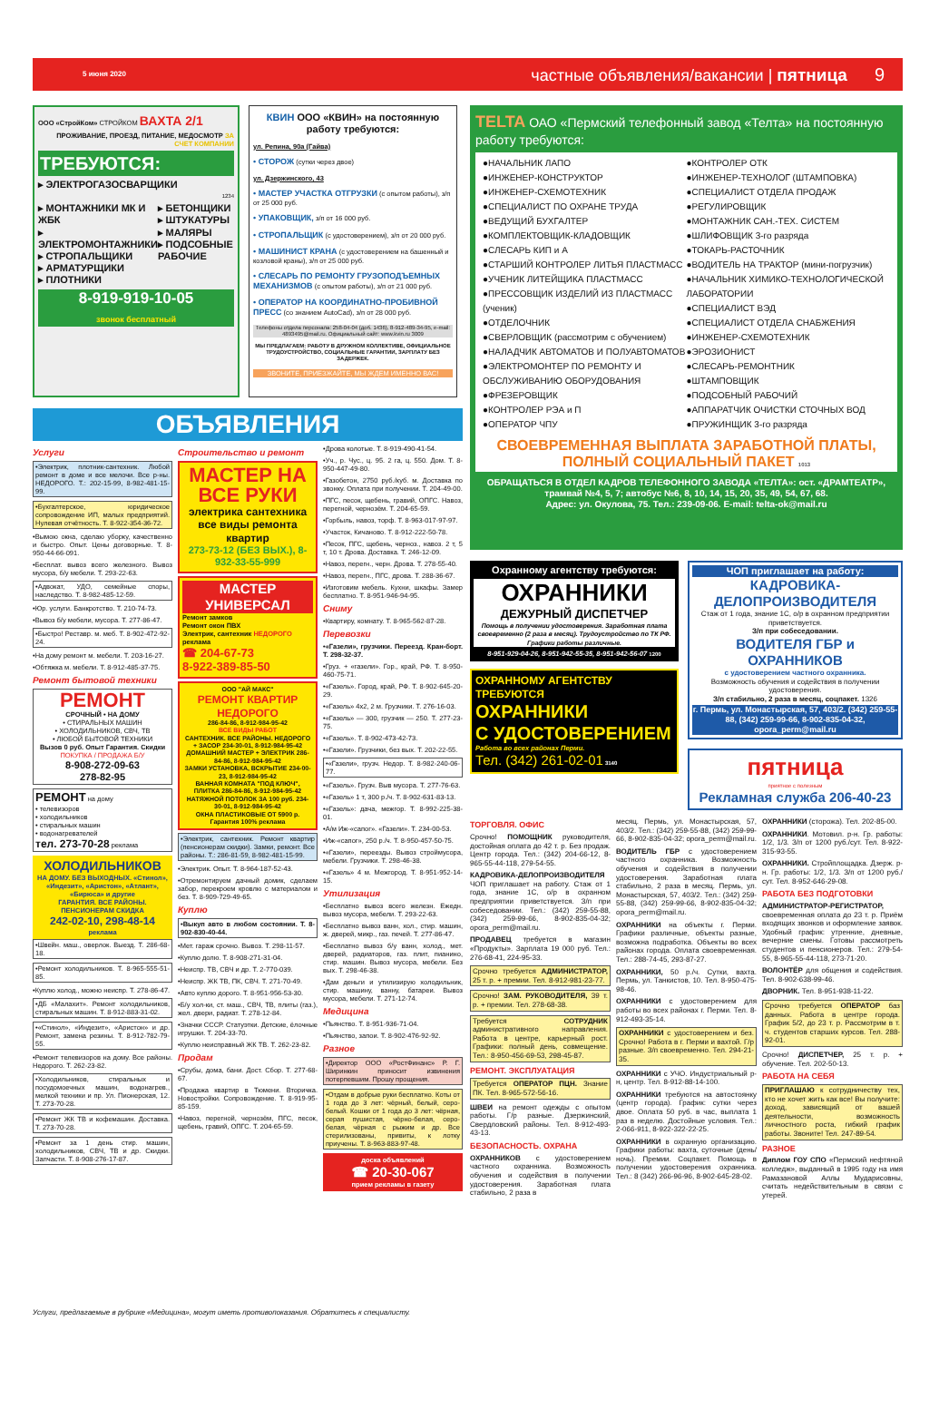5 июня 2020 частные объявления/вакансии | пятница 9
ООО «СтройКом» СТРОЙКОМ ВАХТА 2/1
ПРОЖИВАНИЕ, ПРОЕЗД, ПИТАНИЕ, МЕДОСМОТР ЗА СЧЕТ КОМПАНИИ
ТРЕБУЮТСЯ:
▸ ЭЛЕКТРОГАЗОСВАРЩИКИ
1234
▸ МОНТАЖНИКИ МК И ЖБК
▸ ЭЛЕКТРОМОНТАЖНИКИ
▸ СТРОПАЛЬЩИКИ
▸ АРМАТУРЩИКИ
▸ ПЛОТНИКИ
▸ БЕТОНЩИКИ
▸ ШТУКАТУРЫ
▸ МАЛЯРЫ
▸ ПОДСОБНЫЕ РАБОЧИЕ
8-919-919-10-05
звонок бесплатный
КВИН ООО «КВИН» на постоянную работу требуются:
ул. Репина, 90а (Гайва)
• СТОРОЖ (сутки через двое)
ул. Дзержинского, 43
• МАСТЕР УЧАСТКА ОТГРУЗКИ (с опытом работы), з/п от 25 000 руб.
• УПАКОВЩИК, з/п от 16 000 руб.
• СТРОПАЛЬЩИК (с удостоверением), з/п от 20 000 руб.
• МАШИНИСТ КРАНА (с удостоверением на башенный и козловой краны), з/п от 25 000 руб.
• СЛЕСАРЬ ПО РЕМОНТУ ГРУЗОПОДЪЕМНЫХ МЕХАНИЗМОВ (с опытом работы), з/п от 21 000 руб.
• ОПЕРАТОР НА КООРДИНАТНО-ПРОБИВНОЙ ПРЕСС (со знанием AutoCad), з/п от 28 000 руб.
Телефоны отдела персонала: 258-04-04 (доб. 1436), 8-912-489-34-95, e-mail: 4893495@mail.ru. Официальный сайт: www.kvin.ru 3009
МЫ ПРЕДЛАГАЕМ: РАБОТУ В ДРУЖНОМ КОЛЛЕКТИВЕ, ОФИЦИАЛЬНОЕ ТРУДОУСТРОЙСТВО, СОЦИАЛЬНЫЕ ГАРАНТИИ, ЗАРПЛАТУ БЕЗ ЗАДЕРЖЕК.
ЗВОНИТЕ, ПРИЕЗЖАЙТЕ, МЫ ЖДЕМ ИМЕННО ВАС!
ОБЪЯВЛЕНИЯ
Услуги
•Электрик, плотник-сантехник. Любой ремонт в доме и все мелочи. Все р-ны. НЕДОРОГО. Т.: 202-15-99, 8-982-481-15-99.
•Бухгалтерское, юридическое сопровождение ИП, малых предприятий. Нулевая отчётность. Т. 8-922-354-36-72.
•Вымою окна, сделаю уборку, качественно и быстро. Опыт. Цены договорные. Т. 8-950-44-66-091.
•Бесплат. вывоз всего железного. Вывоз мусора, б/у мебели. Т. 293-22-63.
•Адвокат, УДО, семейные споры, наследство. Т. 8-982-485-12-59.
•Юр. услуги. Банкротство. Т. 210-74-73.
•Вывоз б/у мебели, мусора. Т. 277-86-47.
•Быстро! Реставр. м. меб. Т. 8-902-472-92-24.
•На дому ремонт м. мебели. Т. 203-16-27.
•Обтяжка м. мебели. Т. 8-912-485-37-75.
Ремонт бытовой техники
РЕМОНТ
СРОЧНЫЙ • НА ДОМУ
• СТИРАЛЬНЫХ МАШИН
• ХОЛОДИЛЬНИКОВ, СВЧ, ТВ
• ЛЮБОЙ БЫТОВОЙ ТЕХНИКИ
Вызов 0 руб. Опыт Гарантия. Скидки
ПОКУПКА / ПРОДАЖА Б/У
8-908-272-09-63
278-82-95
РЕМОНТ на дому
• телевизоров
• холодильников
• стиральных машин
• водонагревателей
тел. 273-70-28 реклама
ХОЛОДИЛЬНИКОВ
НА ДОМУ. БЕЗ ВЫХОДНЫХ. «Стинол», «Индезит», «Аристон», «Атлант», «Бирюса» и другие
ГАРАНТИЯ. ВСЕ РАЙОНЫ. ПЕНСИОНЕРАМ СКИДКА
242-02-10, 298-48-14 реклама
•Швейн. маш., оверлок. Выезд. Т. 286-68-18.
•Ремонт холодильников. Т. 8-965-555-51-85.
•Куплю холод., можно неиспр. Т. 278-86-47.
•ДБ «Малахит». Ремонт холодильников, стиральных машин. Т. 8-912-883-31-02.
•«Стинол», «Индезит», «Аристон» и др. Ремонт, замена резины. Т. 8-912-782-79-55.
•Ремонт телевизоров на дому. Все районы. Недорого. Т. 262-23-82.
•Холодильников, стиральных и посудомоечных машин, водонагрев., мелкой техники и пр. Ул. Пионерская, 12. Т. 273-70-28.
•Ремонт ЖК ТВ и кофемашин. Доставка. Т. 273-70-28.
•Ремонт за 1 день стир. машин, холодильников, СВЧ, ТВ и др. Скидки. Запчасти. Т. 8-908-276-17-87.
Строительство и ремонт
МАСТЕР НА ВСЕ РУКИ
электрика сантехника все виды ремонта квартир
273-73-12 (БЕЗ ВЫХ.), 8-932-33-55-999
МАСТЕР УНИВЕРСАЛ
Ремонт замков
Ремонт окон ПВХ
Электрик, сантехник НЕДОРОГО реклама
☎ 204-67-73
8-922-389-85-50
ООО "АЙ МАКС"
РЕМОНТ КВАРТИР НЕДОРОГО
286-84-86, 8-912-984-95-42
ВСЕ ВИДЫ РАБОТ
САНТЕХНИК. ВСЕ РАЙОНЫ. НЕДОРОГО + ЗАСОР 234-30-01, 8-912-984-95-42
ДОМАШНИЙ МАСТЕР + ЭЛЕКТРИК 286-84-86, 8-912-984-95-42
ЗАМКИ УСТАНОВКА, ВСКРЫТИЕ 234-00-23, 8-912-984-95-42
ВАННАЯ КОМНАТА "ПОД КЛЮЧ", ПЛИТКА 286-84-86, 8-912-984-95-42
НАТЯЖНОЙ ПОТОЛОК ЗА 100 руб. 234-30-01, 8-912-984-95-42
ОКНА ПЛАСТИКОВЫЕ ОТ 5900 р. Гарантия 100% реклама
•Электрик, сантехник. Ремонт квартир (пенсионерам скидки). Замки, ремонт. Все районы. Т.: 286-81-59, 8-982-481-15-99.
•Электрик. Опыт. Т. 8-964-187-52-43.
•Отремонтируем дачный домик, сделаем забор, перекроем кровлю с материалом и без. Т. 8-909-729-49-65.
Куплю
•Выкуп авто в любом состоянии. Т. 8-902-830-40-44.
•Мет. гараж срочно. Вывоз. Т. 298-11-57.
•Куплю долю. Т. 8-908-271-31-04.
•Неиспр. ТВ, СВЧ и др. Т. 2-770-039.
•Неиспр. ЖК ТВ, ПК, СВЧ. Т. 271-70-49.
•Авто куплю дорого. Т. 8-951-956-53-30.
•Б/у хол-ки, ст. маш., СВЧ, ТВ, плиты (газ.), жел. двери, радиат. Т. 278-12-84.
•Значки СССР. Статуэтки. Детские, ёлочные игрушки. Т. 204-33-70.
•Куплю неисправный ЖК ТВ. Т. 262-23-82.
Продам
•Срубы, дома, бани. Дост. Сбор. Т. 277-68-67.
•Продажа квартир в Тюмени. Вторичка. Новостройки. Сопровождение. Т. 8-919-95-85-159.
•Навоз, перегной, чернозём, ПГС, песок, щебень, гравий, ОПГС. Т. 204-65-59.
•Дрова колотые. Т. 8-919-490-41-54.
•Уч., р. Чус., ц. 95. 2 га, ц. 550. Дом. Т. 8-950-447-49-80.
•Газобетон, 2750 руб./куб. м. Доставка по звонку. Оплата при получении. Т. 204-49-00.
•ПГС, песок, щебень, гравий, ОПГС. Навоз, перегной, чернозём. Т. 204-65-59.
•Горбыль, навоз, торф. Т. 8-963-017-97-97.
•Участок, Кичаново. Т. 8-912-222-50-78.
•Песок, ПГС, щебень, черноз., навоз. 2 т, 5 т, 10 т. Дрова. Доставка. Т. 246-12-09.
•Навоз, перегн., черн. Дрова. Т. 278-55-40.
•Навоз, перегн., ПГС, дрова. Т. 288-36-67.
•Изготовим мебель. Кухни, шкафы. Замер бесплатно. Т. 8-951-946-94-95.
Сниму
•Квартиру, комнату. Т. 8-965-562-87-28.
Перевозки
•«Газели», грузчики. Переезд. Кран-борт. Т. 298-32-37.
•Груз. + «газели». Гор., край, РФ. Т. 8-950-460-75-71.
•«Газель». Город, край, РФ. Т. 8-902-645-20-29.
•«Газель» 4х2, 2 м. Грузчики. Т. 276-16-03.
•«Газель» — 300, грузчик — 250. Т. 277-23-75.
•«Газель». Т. 8-902-473-42-73.
•«Газели». Грузчики, без вых. Т. 202-22-55.
•«Газели», грузч. Недор. Т. 8-982-240-06-77.
•«Газель». Грузч. Выв мусора. Т. 277-76-63.
•«Газель» 1 т, 300 р./ч. Т. 8-902-631-83-13.
•«Газель»: дача, межгор. Т. 8-992-225-38-01.
•А/м Иж-«сапог». «Газели». Т. 234-00-53.
•Иж-«сапог», 250 р./ч. Т. 8-950-457-50-75.
•«Газели», переезды. Вывоз стройму­сора, мебели. Грузчики. Т. 298-46-38.
•«Газель» 4 м. Межгород. Т. 8-951-952-14-15.
Утилизация
•Бесплатно вывоз всего железн. Ежедн. вывоз мусора, мебели. Т. 293-22-63.
•Бесплатно вывоз ванн, хол., стир. машин, ж. дверей, микр., газ. печей. Т. 277-86-47.
•Бесплатно вывоз б/у ванн, холод., мет. дверей, радиаторов, газ. плит, пианино, стир. машин. Вывоз мусора, мебели. Без вых. Т. 298-46-38.
•Дам деньги и утилизирую холодильник, стир. машину, ванну, батареи. Вывоз мусора, мебели. Т. 271-12-74.
Медицина
•Пьянство. Т. 8-951-936-71-04.
•Пьянство, запои. Т. 8-902-476-92-92.
Разное
•Директор ООО «РостФинанс» Р. Г. Ширинкин приносит извинения потерпевшим. Прошу прощения.
•Отдам в добрые руки бесплатно. Коты от 1 года до 3 лет: чёрный, белый, серо-белый. Кошки от 1 года до 3 лет: чёрная, серая пушистая, чёрно-белая, серо-белая, чёрная с рыжим и др. Все стерилизованы, привиты, к лотку приучены. Т. 8-963-883-97-48.
доска объявлений
☎ 20-30-067
прием рекламы в газету
Услуги, предлагаемые в рубрике «Медицина», могут иметь противопоказания. Обратитесь к специалисту.
TELTA ОАО «Пермский телефонный завод «Телта» на постоянную работу требуются:
●НАЧАЛЬНИК ЛАПО
●ИНЖЕНЕР-КОНСТРУКТОР
●ИНЖЕНЕР-СХЕМОТЕХНИК
●СПЕЦИАЛИСТ ПО ОХРАНЕ ТРУДА
●ВЕДУЩИЙ БУХГАЛТЕР
●КОМПЛЕКТОВЩИК-КЛАДОВЩИК
●СЛЕСАРЬ КИП и А
●СТАРШИЙ КОНТРОЛЕР ЛИТЬЯ ПЛАСТМАСС
●УЧЕНИК ЛИТЕЙЩИКА ПЛАСТМАСС
●ПРЕССОВЩИК ИЗДЕЛИЙ ИЗ ПЛАСТМАСС (ученик)
●ОТДЕЛОЧНИК
●СВЕРЛОВЩИК (рассмотрим с обучением)
●НАЛАДЧИК АВТОМАТОВ И ПОЛУАВТОМАТОВ
●ЭЛЕКТРОМОНТЕР ПО РЕМОНТУ И ОБСЛУЖИВАНИЮ ОБОРУДОВАНИЯ
●ФРЕЗЕРОВЩИК
●КОНТРОЛЕР РЭА и П
●ОПЕРАТОР ЧПУ
●КОНТРОЛЕР ОТК
●ИНЖЕНЕР-ТЕХНОЛОГ (ШТАМПОВКА)
●СПЕЦИАЛИСТ ОТДЕЛА ПРОДАЖ
●РЕГУЛИРОВЩИК
●МОНТАЖНИК САН.-ТЕХ. СИСТЕМ
●ШЛИФОВЩИК 3-го разряда
●ТОКАРЬ-РАСТОЧНИК
●ВОДИТЕЛЬ НА ТРАКТОР (мини-погрузчик)
●НАЧАЛЬНИК ХИМИКО-ТЕХНОЛОГИЧЕСКОЙ ЛАБОРАТОРИИ
●СПЕЦИАЛИСТ ВЭД
●СПЕЦИАЛИСТ ОТДЕЛА СНАБЖЕНИЯ
●ИНЖЕНЕР-СХЕМОТЕХНИК
●ЭРОЗИОНИСТ
●СЛЕСАРЬ-РЕМОНТНИК
●ШТАМПОВЩИК
●ПОДСОБНЫЙ РАБОЧИЙ
●АППАРАТЧИК ОЧИСТКИ СТОЧНЫХ ВОД
●ПРУЖИНЩИК 3-го разряда
СВОЕВРЕМЕННАЯ ВЫПЛАТА ЗАРАБОТНОЙ ПЛАТЫ,
ПОЛНЫЙ СОЦИАЛЬНЫЙ ПАКЕТ 1013
ОБРАЩАТЬСЯ В ОТДЕЛ КАДРОВ ТЕЛЕФОННОГО ЗАВОДА «ТЕЛТА»: ост. «ДРАМТЕАТР», трамвай №4, 5, 7; автобус №6, 8, 10, 14, 15, 20, 35, 49, 54, 67, 68.
Адрес: ул. Окулова, 75. Тел.: 239-09-06. E-mail: telta-ok@mail.ru
Охранному агентству требуются:
ОХРАННИКИ
ДЕЖУРНЫЙ ДИСПЕТЧЕР
Помощь в получении удостоверения. Заработная плата своевременно (2 раза в месяц). Трудоустройство по ТК РФ. Графики работы различные.
8-951-929-04-26, 8-951-942-55-35, 8-951-942-56-07 1200
ОХРАННОМУ АГЕНТСТВУ ТРЕБУЮТСЯ
ОХРАННИКИ
С УДОСТОВЕРЕНИЕМ
Работа во всех районах Перми.
Тел. (342) 261-02-01 3140
ЧОП приглашает на работу:
КАДРОВИКА-ДЕЛОПРОИЗВОДИТЕЛЯ
Стаж от 1 года, знание 1С, о/р в охранном предприятии приветствуется.
З/п при собеседовании.
ВОДИТЕЛЯ ГБР и ОХРАННИКОВ
с удостоверением частного охранника.
Возможность обучения и содействия в получении удостоверения.
З/п стабильно, 2 раза в месяц, соцпакет. 1326
г. Пермь, ул. Монастырская, 57, 403/2. (342) 259-55-88, (342) 259-99-66, 8-902-835-04-32, opora_perm@mail.ru
пятница
приятное с полезным
Рекламная служба 206-40-23
ТОРГОВЛЯ. ОФИС
Срочно! ПОМОЩНИК руководителя, достойная оплата до 42 т. р. Без продаж. Центр города. Тел.: (342) 204-66-12, 8-965-55-44-118, 279-54-55.
КАДРОВИКА-ДЕЛОПРОИЗВОДИТЕЛЯ ЧОП приглашает на работу. Стаж от 1 года, знание 1С, о/р в охранном предприятии приветствуется. З/п при собеседовании. Тел.: (342) 259-55-88, (342) 259-99-66, 8-902-835-04-32; opora_perm@mail.ru.
ПРОДАВЕЦ требуется в магазин «Продукты». Зарплата 19 000 руб. Тел.: 276-68-41, 224-95-33.
Срочно требуется АДМИНИСТРАТОР, 25 т. р. + премии. Тел. 8-912-981-23-77.
Срочно! ЗАМ. РУКОВОДИТЕЛЯ, 39 т. р. + премии. Тел. 278-68-38.
Требуется СОТРУДНИК административного направления. Работа в центре, карьерный рост. Графики: полный день, совмещение. Тел.: 8-950-456-69-53, 298-45-87.
РЕМОНТ. ЭКСПЛУАТАЦИЯ
Требуется ОПЕРАТОР ПЦН. Знание ПК. Тел. 8-965-572-56-16.
ШВЕИ на ремонт одежды с опытом работы. Г/р разные. Дзержинский, Свердловский районы. Тел. 8-912-493-43-13.
БЕЗОПАСНОСТЬ. ОХРАНА
ОХРАННИКОВ с удостоверением частного охранника. Возможность обучения и содействия в получении удостоверения. Заработная плата стабильно, 2 раза в
месяц. Пермь, ул. Монастырская, 57, 403/2. Тел.: (342) 259-55-88, (342) 259-99-66, 8-902-835-04-32; opora_perm@mail.ru.
ВОДИТЕЛЬ ГБР с удостоверением частного охранника. Возможность обучения и содействия в получении удостоверения. Заработная плата стабильно, 2 раза в месяц. Пермь, ул. Монастырская, 57, 403/2. Тел.: (342) 259-55-88, (342) 259-99-66, 8-902-835-04-32; opora_perm@mail.ru.
ОХРАННИКИ на объекты г. Перми. Графики различные, объекты разные, возможна подработка. Объекты во всех районах города. Оплата своевременная. Тел.: 288-74-45, 293-87-27.
ОХРАННИКИ, 50 р./ч. Сутки, вахта. Пермь, ул. Танкистов, 10. Тел. 8-950-475-98-46.
ОХРАННИКИ с удостоверением для работы во всех районах г. Перми. Тел. 8-912-493-35-14.
ОХРАННИКИ с удостоверением и без. Срочно! Работа в г. Перми и вахтой. Г/р разные. З/п своевременно. Тел. 294-21-35.
ОХРАННИКИ с УЧО. Индустриальный р-н, центр. Тел. 8-912-88-14-100.
ОХРАННИКИ требуются на автостоянку (центр города). График: сутки через двое. Оплата 50 руб. в час, выплата 1 раз в неделю. Достойные условия. Тел.: 2-066-911, 8-922-322-22-25.
ОХРАННИКИ в охранную организацию. Графики работы: вахта, суточные (день/ночь). Премии. Соцпакет. Помощь в получении удостоверения охранника. Тел.: 8 (342) 266-96-96, 8-902-645-28-02.
ОХРАННИКИ (сторожа). Тел. 202-85-00.
ОХРАННИКИ. Мотовил. р-н. Гр. работы: 1/2, 1/3. З/п от 1200 руб./сут. Тел. 8-922-315-93-55.
ОХРАННИКИ. Стройплощадка. Дзерж. р-н. Гр. работы: 1/2, 1/3. З/п от 1200 руб./сут. Тел. 8-952-646-29-08.
РАБОТА БЕЗ ПОДГОТОВКИ
АДМИНИСТРАТОР-РЕГИСТРАТОР, своевременная оплата до 23 т. р. Приём входящих звонков и оформление заявок. Удобный график: утренние, дневные, вечерние смены. Готовы рассмотреть студентов и пенсионеров. Тел.: 279-54-55, 8-965-55-44-118, 273-71-20.
ВОЛОНТЁР для общения и содействия. Тел. 8-902-638-99-46.
ДВОРНИК. Тел. 8-951-938-11-22.
Срочно требуется ОПЕРАТОР баз данных. Работа в центре города. График 5/2, до 23 т. р. Рассмотрим в т. ч. студентов старших курсов. Тел. 288-92-01.
Срочно! ДИСПЕТЧЕР, 25 т. р. + обучение. Тел. 202-50-13.
РАБОТА НА СЕБЯ
ПРИГЛАШАЮ к сотрудничеству тех, кто не хочет жить как все! Вы получите: доход, зависящий от вашей деятельности, возможность личностного роста, гибкий график работы. Звоните! Тел. 247-89-54.
РАЗНОЕ
Диплом ГОУ СПО «Пермский нефтяной колледж», выданный в 1995 году на имя Рамазановой Аллы Мударисовны, считать недействительным в связи с утерей.